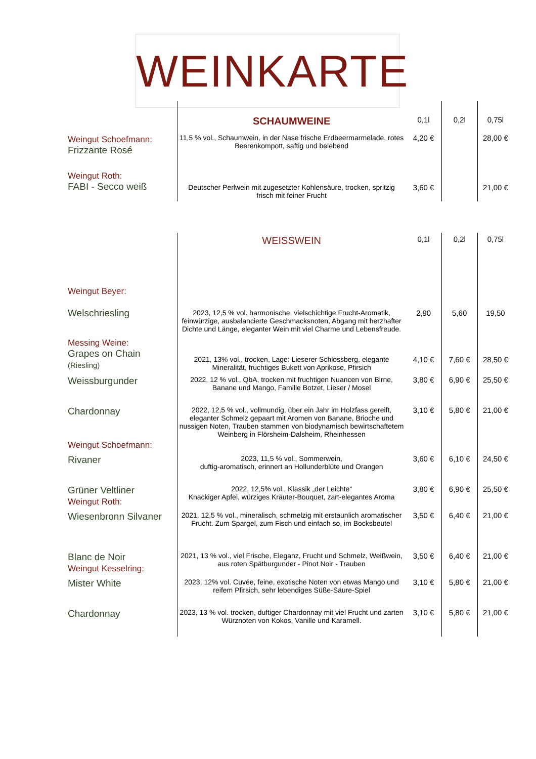WEINKARTE
| | SCHAUMWEINE | 0,1l | 0,2l | 0,75l |
| Weingut Schoefmann: Frizzante Rosé | 11,5 % vol., Schaumwein, in der Nase frische Erdbeermarmelade, rotes Beerenkompott, saftig und belebend | 4,20 € | | 28,00 € |
| Weingut Roth: FABI - Secco weiß | Deutscher Perlwein mit zugesetzter Kohlensäure, trocken, spritzig frisch mit feiner Frucht | 3,60 € | | 21,00 € |
| | WEISSWEIN | 0,1l | 0,2l | 0,75l |
| Weingut Beyer: Welschriesling | 2023, 12,5 % vol. harmonische, vielschichtige Frucht-Aromatik, feinwürzige, ausbalancierte Geschmacksnoten, Abgang mit herzhafter Dichte und Länge, eleganter Wein mit viel Charme und Lebensfreude. | 2,90 | 5,60 | 19,50 |
| Messing Weine: Grapes on Chain (Riesling) | 2021, 13% vol., trocken, Lage: Lieserer Schlossberg, elegante Mineralität, fruchtiges Bukett von Aprikose, Pfirsich | 4,10 € | 7,60 € | 28,50 € |
| Weissburgunder | 2022, 12 % vol., QbA, trocken mit fruchtigen Nuancen von Birne, Banane und Mango, Familie Botzet, Lieser / Mosel | 3,80 € | 6,90 € | 25,50 € |
| Chardonnay Weingut Schoefmann: | 2022, 12,5 % vol., vollmundig, über ein Jahr im Holzfass gereift, eleganter Schmelz gepaart mit Aromen von Banane, Brioche und nussigen Noten, Trauben stammen von biodynamisch bewirtschaftetem Weinberg in Flörsheim-Dalsheim, Rheinhessen | 3,10 € | 5,80 € | 21,00 € |
| Rivaner | 2023, 11,5 % vol., Sommerwein, duftig-aromatisch, erinnert an Hollunderblüte und Orangen | 3,60 € | 6,10 € | 24,50 € |
| Grüner Veltliner Weingut Roth: | 2022, 12,5% vol., Klassik „der Leichte“ Knackiger Apfel, würziges Kräuter-Bouquet, zart-elegantes Aroma | 3,80 € | 6,90 € | 25,50 € |
| Wiesenbronn Silvaner | 2021, 12,5 % vol., mineralisch, schmelzig mit erstaunlich aromatischer Frucht. Zum Spargel, zum Fisch und einfach so, im Bocksbeutel | 3,50 € | 6,40 € | 21,00 € |
| Blanc de Noir Weingut Kesselring: | 2021, 13 % vol., viel Frische, Eleganz, Frucht und Schmelz, Weißwein, aus roten Spätburgunder - Pinot Noir - Trauben | 3,50 € | 6,40 € | 21,00 € |
| Mister White | 2023, 12% vol. Cuvée, feine, exotische Noten von etwas Mango und reifem Pfirsich, sehr lebendiges Süße-Säure-Spiel | 3,10 € | 5,80 € | 21,00 € |
| Chardonnay | 2023, 13 % vol. trocken, duftiger Chardonnay mit viel Frucht und zarten Würznoten von Kokos, Vanille und Karamell. | 3,10 € | 5,80 € | 21,00 € |